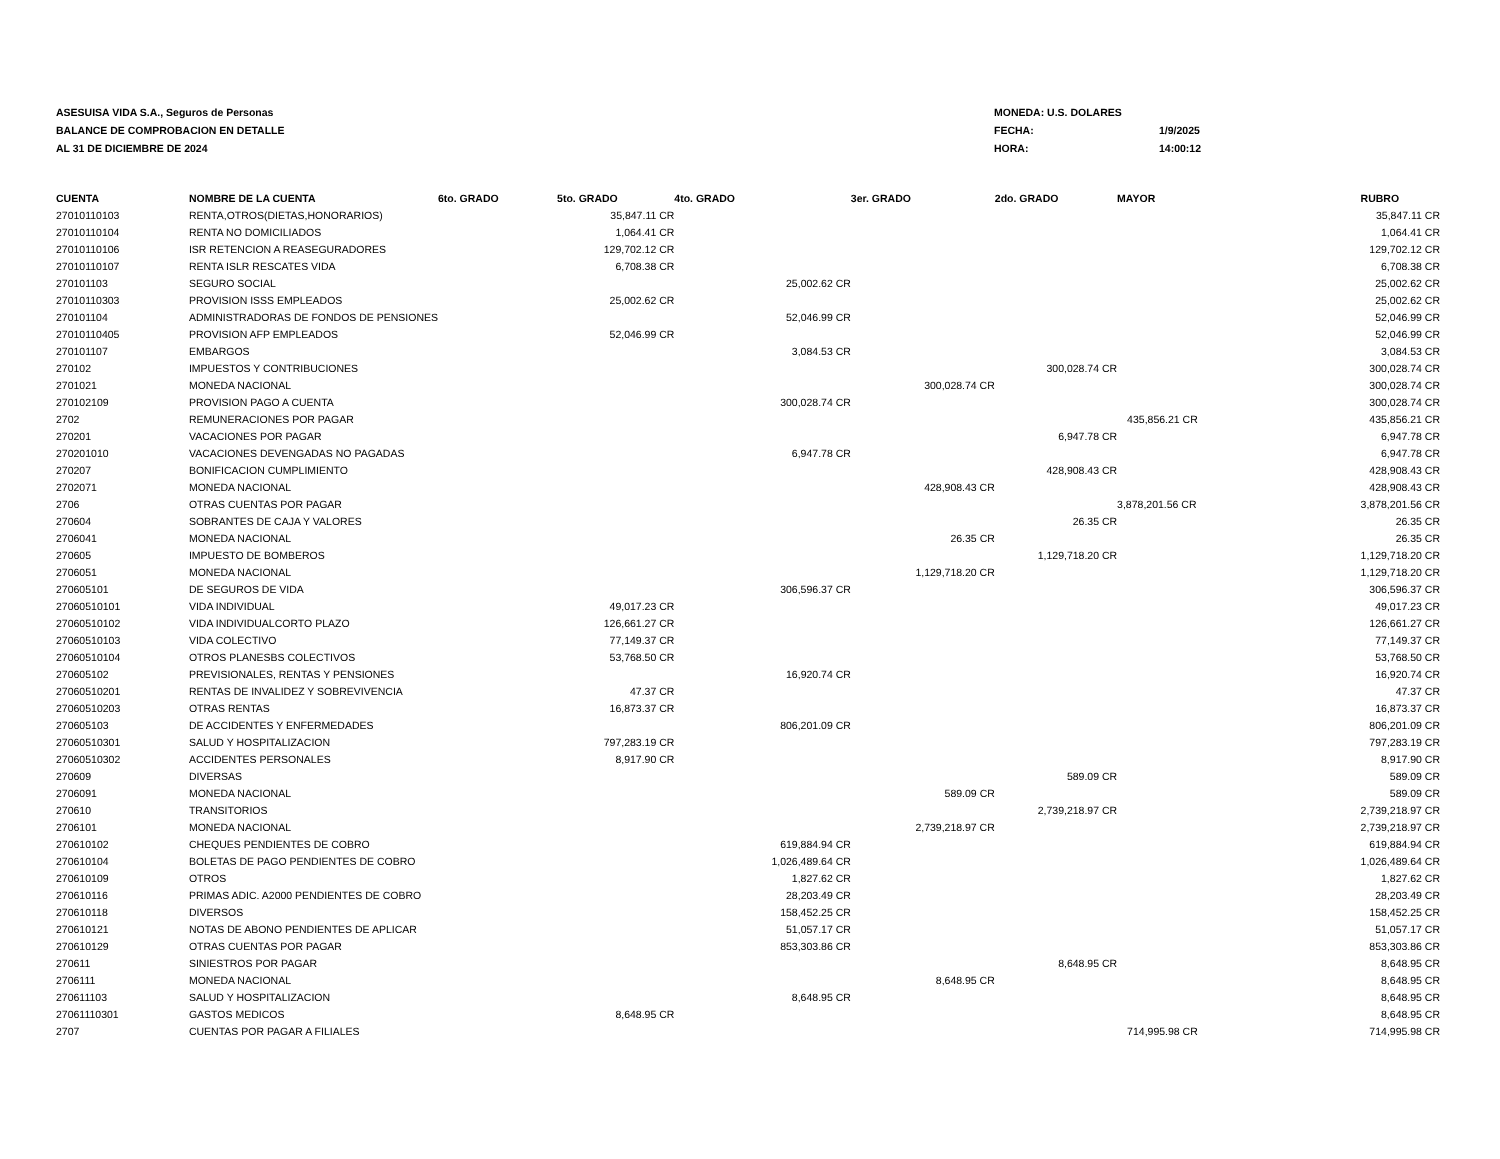ASESUISA VIDA S.A., Seguros de Personas
BALANCE DE COMPROBACION EN DETALLE
AL 31 DE DICIEMBRE DE 2024
MONEDA: U.S. DOLARES
FECHA: 1/9/2025
HORA: 14:00:12
| CUENTA | NOMBRE DE LA CUENTA | 6to. GRADO | 5to. GRADO | 4to. GRADO | 3er. GRADO | 2do. GRADO | MAYOR | RUBRO |
| --- | --- | --- | --- | --- | --- | --- | --- | --- |
| 27010110103 | RENTA,OTROS(DIETAS,HONORARIOS) | | 35,847.11 CR | | | | | 35,847.11 CR |
| 27010110104 | RENTA NO DOMICILIADOS | | 1,064.41 CR | | | | | 1,064.41 CR |
| 27010110106 | ISR RETENCION A REASEGURADORES | | 129,702.12 CR | | | | | 129,702.12 CR |
| 27010110107 | RENTA ISLR RESCATES VIDA | | 6,708.38 CR | | | | | 6,708.38 CR |
| 270101103 | SEGURO SOCIAL | | | 25,002.62 CR | | | | 25,002.62 CR |
| 27010110303 | PROVISION ISSS EMPLEADOS | | 25,002.62 CR | | | | | 25,002.62 CR |
| 270101104 | ADMINISTRADORAS DE FONDOS DE PENSIONES | | | 52,046.99 CR | | | | 52,046.99 CR |
| 27010110405 | PROVISION AFP EMPLEADOS | | 52,046.99 CR | | | | | 52,046.99 CR |
| 270101107 | EMBARGOS | | | 3,084.53 CR | | | | 3,084.53 CR |
| 270102 | IMPUESTOS Y CONTRIBUCIONES | | | | | 300,028.74 CR | | 300,028.74 CR |
| 2701021 | MONEDA NACIONAL | | | | 300,028.74 CR | | | 300,028.74 CR |
| 270102109 | PROVISION PAGO A CUENTA | | | 300,028.74 CR | | | | 300,028.74 CR |
| 2702 | REMUNERACIONES POR PAGAR | | | | | | 435,856.21 CR | 435,856.21 CR |
| 270201 | VACACIONES POR PAGAR | | | | | 6,947.78 CR | | 6,947.78 CR |
| 270201010 | VACACIONES DEVENGADAS NO PAGADAS | | | 6,947.78 CR | | | | 6,947.78 CR |
| 270207 | BONIFICACION CUMPLIMIENTO | | | | | 428,908.43 CR | | 428,908.43 CR |
| 2702071 | MONEDA NACIONAL | | | | 428,908.43 CR | | | 428,908.43 CR |
| 2706 | OTRAS CUENTAS POR PAGAR | | | | | | 3,878,201.56 CR | 3,878,201.56 CR |
| 270604 | SOBRANTES DE CAJA Y VALORES | | | | | 26.35 CR | | 26.35 CR |
| 2706041 | MONEDA NACIONAL | | | | 26.35 CR | | | 26.35 CR |
| 270605 | IMPUESTO DE BOMBEROS | | | | | 1,129,718.20 CR | | 1,129,718.20 CR |
| 2706051 | MONEDA NACIONAL | | | | 1,129,718.20 CR | | | 1,129,718.20 CR |
| 270605101 | DE SEGUROS DE VIDA | | | 306,596.37 CR | | | | 306,596.37 CR |
| 27060510101 | VIDA INDIVIDUAL | | 49,017.23 CR | | | | | 49,017.23 CR |
| 27060510102 | VIDA INDIVIDUALCORTO PLAZO | | 126,661.27 CR | | | | | 126,661.27 CR |
| 27060510103 | VIDA COLECTIVO | | 77,149.37 CR | | | | | 77,149.37 CR |
| 27060510104 | OTROS PLANESBS COLECTIVOS | | 53,768.50 CR | | | | | 53,768.50 CR |
| 270605102 | PREVISIONALES, RENTAS Y PENSIONES | | | 16,920.74 CR | | | | 16,920.74 CR |
| 27060510201 | RENTAS DE INVALIDEZ Y SOBREVIVENCIA | | 47.37 CR | | | | | 47.37 CR |
| 27060510203 | OTRAS RENTAS | | 16,873.37 CR | | | | | 16,873.37 CR |
| 270605103 | DE ACCIDENTES Y ENFERMEDADES | | | 806,201.09 CR | | | | 806,201.09 CR |
| 27060510301 | SALUD Y HOSPITALIZACION | | 797,283.19 CR | | | | | 797,283.19 CR |
| 27060510302 | ACCIDENTES PERSONALES | | 8,917.90 CR | | | | | 8,917.90 CR |
| 270609 | DIVERSAS | | | | | 589.09 CR | | 589.09 CR |
| 2706091 | MONEDA NACIONAL | | | | 589.09 CR | | | 589.09 CR |
| 270610 | TRANSITORIOS | | | | | 2,739,218.97 CR | | 2,739,218.97 CR |
| 2706101 | MONEDA NACIONAL | | | | 2,739,218.97 CR | | | 2,739,218.97 CR |
| 270610102 | CHEQUES PENDIENTES DE COBRO | | | 619,884.94 CR | | | | 619,884.94 CR |
| 270610104 | BOLETAS DE PAGO PENDIENTES DE COBRO | | | 1,026,489.64 CR | | | | 1,026,489.64 CR |
| 270610109 | OTROS | | | 1,827.62 CR | | | | 1,827.62 CR |
| 270610116 | PRIMAS ADIC. A2000 PENDIENTES DE COBRO | | | 28,203.49 CR | | | | 28,203.49 CR |
| 270610118 | DIVERSOS | | | 158,452.25 CR | | | | 158,452.25 CR |
| 270610121 | NOTAS DE ABONO PENDIENTES DE APLICAR | | | 51,057.17 CR | | | | 51,057.17 CR |
| 270610129 | OTRAS CUENTAS POR PAGAR | | | 853,303.86 CR | | | | 853,303.86 CR |
| 270611 | SINIESTROS POR PAGAR | | | | | 8,648.95 CR | | 8,648.95 CR |
| 2706111 | MONEDA NACIONAL | | | | 8,648.95 CR | | | 8,648.95 CR |
| 270611103 | SALUD Y HOSPITALIZACION | | | 8,648.95 CR | | | | 8,648.95 CR |
| 27061110301 | GASTOS MEDICOS | | 8,648.95 CR | | | | | 8,648.95 CR |
| 2707 | CUENTAS POR PAGAR A FILIALES | | | | | | 714,995.98 CR | 714,995.98 CR |